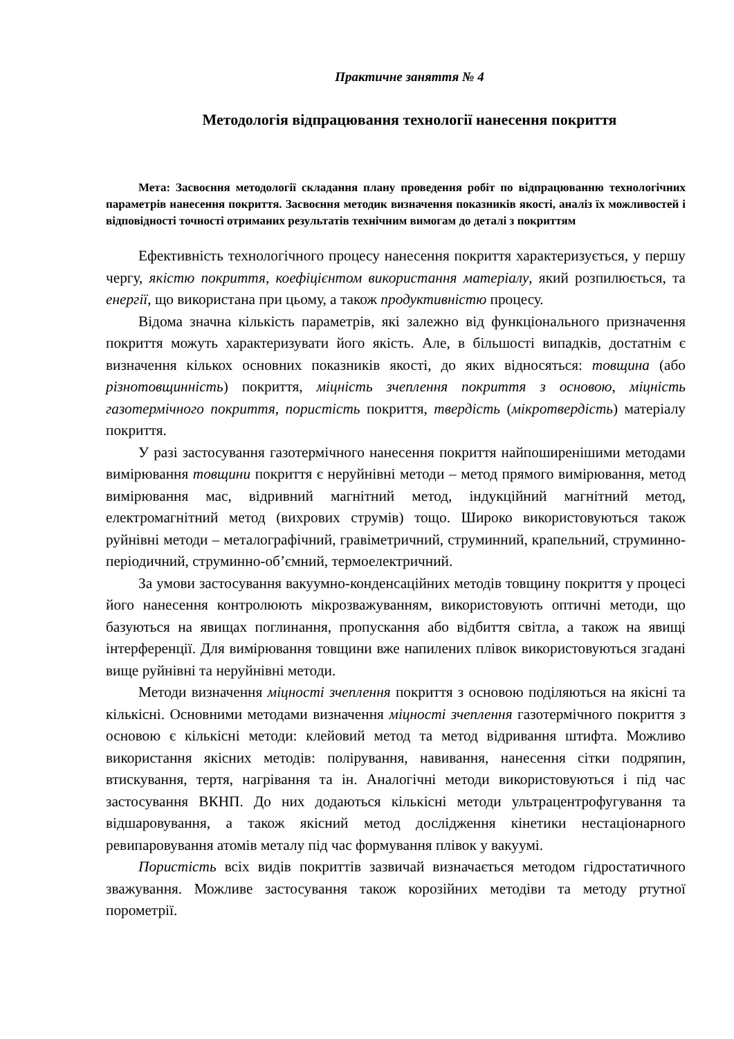Практичне заняття № 4
Методологія відпрацювання технології нанесення покриття
Мета: Засвоєння методології складання плану проведення робіт по відпрацюванню технологічних параметрів нанесення покриття. Засвоєння методик визначення показників якості, аналіз їх можливостей і відповідності точності отриманих результатів технічним вимогам до деталі з покриттям
Ефективність технологічного процесу нанесення покриття характеризується, у першу чергу, якістю покриття, коефіцієнтом використання матеріалу, який розпилюється, та енергії, що використана при цьому, а також продуктивністю процесу.
Відома значна кількість параметрів, які залежно від функціонального призначення покриття можуть характеризувати його якість. Але, в більшості випадків, достатнім є визначення кількох основних показників якості, до яких відносяться: товщина (або різнотовщинність) покриття, міцність зчеплення покриття з основою, міцність газотермічного покриття, пористість покриття, твердість (мікротвердість) матеріалу покриття.
У разі застосування газотермічного нанесення покриття найпоширенішими методами вимірювання товщини покриття є неруйнівні методи – метод прямого вимірювання, метод вимірювання мас, відривний магнітний метод, індукційний магнітний метод, електромагнітний метод (вихрових струмів) тощо. Широко використовуються також руйнівні методи – металографічний, гравіметричний, струминний, крапельний, струминно-періодичний, струминно-об’ємний, термоелектричний.
За умови застосування вакуумно-конденсаційних методів товщину покриття у процесі його нанесення контролюють мікрозважуванням, використовують оптичні методи, що базуються на явищах поглинання, пропускання або відбиття світла, а також на явищі інтерференції. Для вимірювання товщини вже напилених плівок використовуються згадані вище руйнівні та неруйнівні методи.
Методи визначення міцності зчеплення покриття з основою поділяються на якісні та кількісні. Основними методами визначення міцності зчеплення газотермічного покриття з основою є кількісні методи: клейовий метод та метод відривання штифта. Можливо використання якісних методів: полірування, навивання, нанесення сітки подряпин, втискування, тертя, нагрівання та ін. Аналогічні методи використовуються і під час застосування ВКНП. До них додаються кількісні методи ультрацентрофугування та відшаровування, а також якісний метод дослідження кінетики нестаціонарного ревипаровування атомів металу під час формування плівок у вакуумі.
Пористість всіх видів покриттів зазвичай визначається методом гідростатичного зважування. Можливе застосування також корозійних методіви та методу ртутної порометрії.